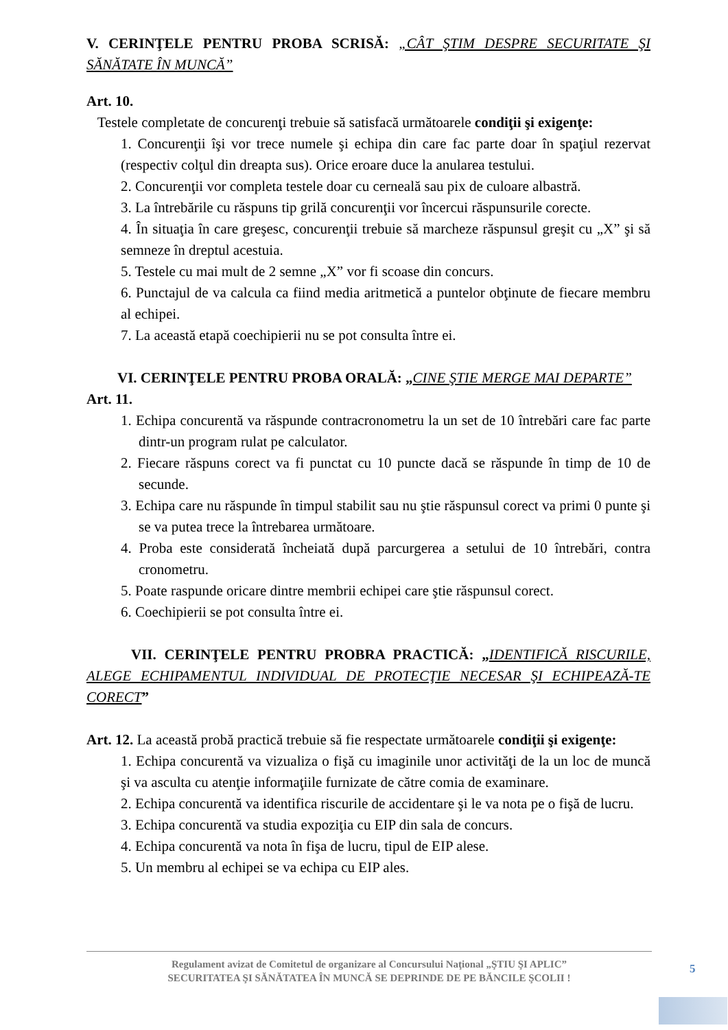V. CERINŢELE PENTRU PROBA SCRISĂ: „CÂT ŞTIM DESPRE SECURITATE ŞI SĂNĂTATE ÎN MUNCĂ”
Art. 10.
Testele completate de concurenţi trebuie să satisfacă următoarele condiţii şi exigenţe:
1. Concurenţii îşi vor trece numele şi echipa din care fac parte doar în spaţiul rezervat (respectiv colţul din dreapta sus). Orice eroare duce la anularea testului.
2. Concurenţii vor completa testele doar cu cerneală sau pix de culoare albastră.
3. La întrebările cu răspuns tip grilă concurenţii vor încercui răspunsurile corecte.
4. În situaţia în care greşesc, concurenţii trebuie să marcheze răspunsul greşit cu „X” şi să semneze în dreptul acestuia.
5. Testele cu mai mult de 2 semne „X” vor fi scoase din concurs.
6. Punctajul de va calcula ca fiind media aritmetică a puntelor obţinute de fiecare membru al echipei.
7. La această etapă coechipierii nu se pot consulta între ei.
VI. CERINŢELE PENTRU PROBA ORALĂ: „CINE ŞTIE MERGE MAI DEPARTE”
Art. 11.
1. Echipa concurentă va răspunde contracronometru la un set de 10 întrebări care fac parte dintr-un program rulat pe calculator.
2. Fiecare răspuns corect va fi punctat cu 10 puncte dacă se răspunde în timp de 10 de secunde.
3. Echipa care nu răspunde în timpul stabilit sau nu ştie răspunsul corect va primi 0 punte şi se va putea trece la întrebarea următoare.
4. Proba este considerată încheiată după parcurgerea a setului de 10 întrebări, contra cronometru.
5. Poate raspunde oricare dintre membrii echipei care ştie răspunsul corect.
6. Coechipierii se pot consulta între ei.
VII. CERINŢELE PENTRU PROBRA PRACTICĂ: „IDENTIFICĂ RISCURILE, ALEGE ECHIPAMENTUL INDIVIDUAL DE PROTECŢIE NECESAR ŞI ECHIPEAZĂ-TE CORECT”
Art. 12. La această probă practică trebuie să fie respectate următoarele condiţii şi exigenţe:
1. Echipa concurentă va vizualiza o fişă cu imaginile unor activităţi de la un loc de muncă şi va asculta cu atenţie informaţiile furnizate de către comia de examinare.
2. Echipa concurentă va identifica riscurile de accidentare şi le va nota pe o fişă de lucru.
3. Echipa concurentă va studia expoziţia cu EIP din sala de concurs.
4. Echipa concurentă va nota în fişa de lucru, tipul de EIP alese.
5. Un membru al echipei se va echipa cu EIP ales.
Regulament avizat de Comitetul de organizare al Concursului Naţional „ŞTIU ŞI APLIC”
SECURITATEA ŞI SĂNĂTATEA ÎN MUNCĂ SE DEPRINDE DE PE BĂNCILE ŞCOLII !
5